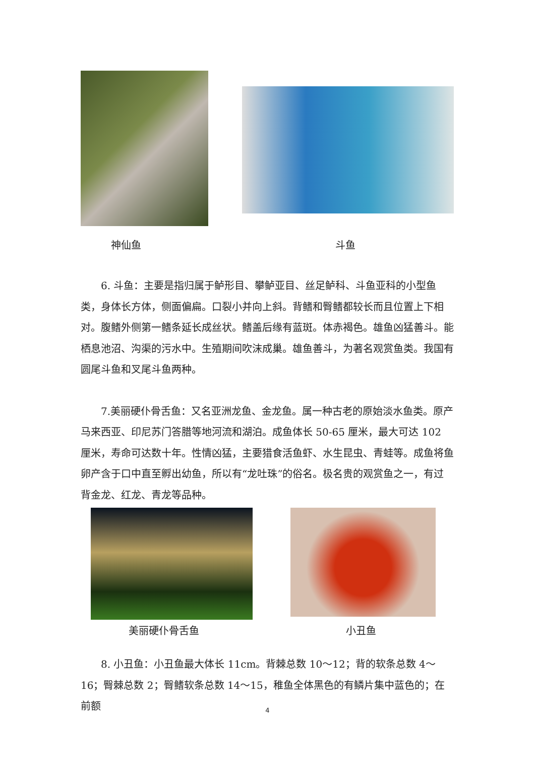神仙鱼
斗鱼
6. 斗鱼：主要是指归属于鲈形目、攀鲈亚目、丝足鲈科、斗鱼亚科的小型鱼类，身体长方体，侧面偏扁。口裂小并向上斜。背鳍和臀鳍都较长而且位置上下相对。腹鳍外侧第一鳍条延长成丝状。鳍盖后缘有蓝斑。体赤褐色。雄鱼凶猛善斗。能栖息池沼、沟渠的污水中。生殖期间吹沫成巢。雄鱼善斗，为著名观赏鱼类。我国有圆尾斗鱼和叉尾斗鱼两种。
7.美丽硬仆骨舌鱼：又名亚洲龙鱼、金龙鱼。属一种古老的原始淡水鱼类。原产马来西亚、印尼苏门答腊等地河流和湖泊。成鱼体长 50-65 厘米，最大可达 102 厘米，寿命可达数十年。性情凶猛，主要猎食活鱼虾、水生昆虫、青蛙等。成鱼将鱼卵产含于口中直至孵出幼鱼，所以有“龙吐珠”的俗名。极名贵的观赏鱼之一，有过背金龙、红龙、青龙等品种。
美丽硬仆骨舌鱼
小丑鱼
8. 小丑鱼：小丑鱼最大体长 11cm。背棘总数 10～12；背的软条总数 4～16；臀棘总数 2；臀鳍软条总数 14～15，稚鱼全体黑色的有鳞片集中蓝色的；在前额
4